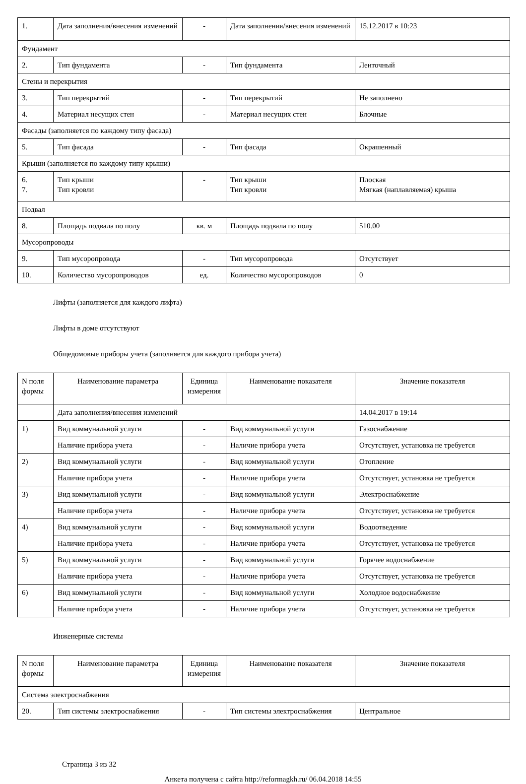| 1. | Дата заполнения/внесения изменений | - | Дата заполнения/внесения изменений | 15.12.2017 в 10:23 |
| Фундамент | | | | |
| 2. | Тип фундамента | - | Тип фундамента | Ленточный |
| Стены и перекрытия | | | | |
| 3. | Тип перекрытий | - | Тип перекрытий | Не заполнено |
| 4. | Материал несущих стен | - | Материал несущих стен | Блочные |
| Фасады (заполняется по каждому типу фасада) | | | | |
| 5. | Тип фасада | - | Тип фасада | Окрашенный |
| Крыши (заполняется по каждому типу крыши) | | | | |
| 6. 7. | Тип крыши Тип кровли | - | Тип крыши Тип кровли | Плоская Мягкая (наплавляемая) крыша |
| Подвал | | | | |
| 8. | Площадь подвала по полу | кв. м | Площадь подвала по полу | 510.00 |
| Мусоропроводы | | | | |
| 9. | Тип мусоропровода | - | Тип мусоропровода | Отсутствует |
| 10. | Количество мусоропроводов | ед. | Количество мусоропроводов | 0 |
Лифты (заполняется для каждого лифта)
Лифты в доме отсутствуют
Общедомовые приборы учета (заполняется для каждого прибора учета)
| N поля формы | Наименование параметра | Единица измерения | Наименование показателя | Значение показателя |
| --- | --- | --- | --- | --- |
| | Дата заполнения/внесения изменений | | | 14.04.2017 в 19:14 |
| 1) | Вид коммунальной услуги | - | Вид коммунальной услуги | Газоснабжение |
| | Наличие прибора учета | - | Наличие прибора учета | Отсутствует, установка не требуется |
| 2) | Вид коммунальной услуги | - | Вид коммунальной услуги | Отопление |
| | Наличие прибора учета | - | Наличие прибора учета | Отсутствует, установка не требуется |
| 3) | Вид коммунальной услуги | - | Вид коммунальной услуги | Электроснабжение |
| | Наличие прибора учета | - | Наличие прибора учета | Отсутствует, установка не требуется |
| 4) | Вид коммунальной услуги | - | Вид коммунальной услуги | Водоотведение |
| | Наличие прибора учета | - | Наличие прибора учета | Отсутствует, установка не требуется |
| 5) | Вид коммунальной услуги | - | Вид коммунальной услуги | Горячее водоснабжение |
| | Наличие прибора учета | - | Наличие прибора учета | Отсутствует, установка не требуется |
| 6) | Вид коммунальной услуги | - | Вид коммунальной услуги | Холодное водоснабжение |
| | Наличие прибора учета | - | Наличие прибора учета | Отсутствует, установка не требуется |
Инженерные системы
| N поля формы | Наименование параметра | Единица измерения | Наименование показателя | Значение показателя |
| --- | --- | --- | --- | --- |
| Система электроснабжения | | | | |
| 20. | Тип системы электроснабжения | - | Тип системы электроснабжения | Центральное |
Страница 3 из 32
Анкета получена с сайта http://reformagkh.ru/ 06.04.2018 14:55